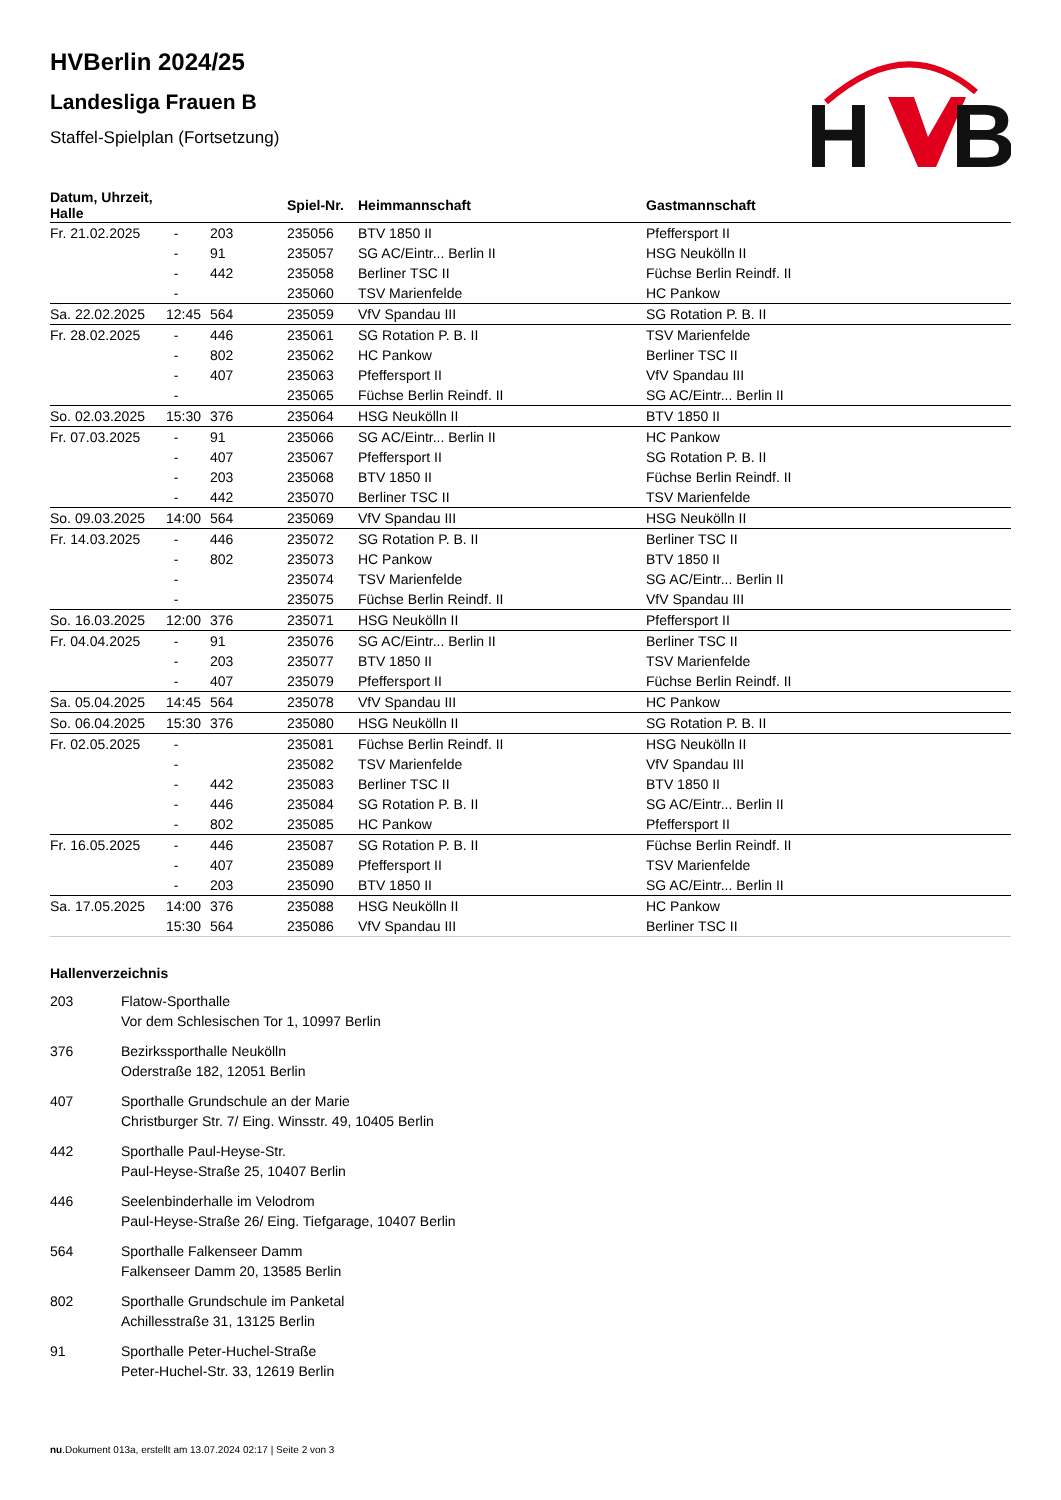HVBerlin 2024/25
Landesliga Frauen B
Staffel-Spielplan (Fortsetzung)
H
B
| Datum, Uhrzeit, Halle | | | Spiel-Nr. | Heimmannschaft | Gastmannschaft |
| --- | --- | --- | --- | --- | --- |
| Fr. 21.02.2025 | - | 203 | 235056 | BTV 1850 II | Pfeffersport II |
| | - | 91 | 235057 | SG AC/Eintr... Berlin II | HSG Neukölln II |
| | - | 442 | 235058 | Berliner TSC II | Füchse Berlin Reindf. II |
| | - | | 235060 | TSV Marienfelde | HC Pankow |
| Sa. 22.02.2025 | 12:45 | 564 | 235059 | VfV Spandau III | SG Rotation P. B. II |
| Fr. 28.02.2025 | - | 446 | 235061 | SG Rotation P. B. II | TSV Marienfelde |
| | - | 802 | 235062 | HC Pankow | Berliner TSC II |
| | - | 407 | 235063 | Pfeffersport II | VfV Spandau III |
| | - | | 235065 | Füchse Berlin Reindf. II | SG AC/Eintr... Berlin II |
| So. 02.03.2025 | 15:30 | 376 | 235064 | HSG Neukölln II | BTV 1850 II |
| Fr. 07.03.2025 | - | 91 | 235066 | SG AC/Eintr... Berlin II | HC Pankow |
| | - | 407 | 235067 | Pfeffersport II | SG Rotation P. B. II |
| | - | 203 | 235068 | BTV 1850 II | Füchse Berlin Reindf. II |
| | - | 442 | 235070 | Berliner TSC II | TSV Marienfelde |
| So. 09.03.2025 | 14:00 | 564 | 235069 | VfV Spandau III | HSG Neukölln II |
| Fr. 14.03.2025 | - | 446 | 235072 | SG Rotation P. B. II | Berliner TSC II |
| | - | 802 | 235073 | HC Pankow | BTV 1850 II |
| | - | | 235074 | TSV Marienfelde | SG AC/Eintr... Berlin II |
| | - | | 235075 | Füchse Berlin Reindf. II | VfV Spandau III |
| So. 16.03.2025 | 12:00 | 376 | 235071 | HSG Neukölln II | Pfeffersport II |
| Fr. 04.04.2025 | - | 91 | 235076 | SG AC/Eintr... Berlin II | Berliner TSC II |
| | - | 203 | 235077 | BTV 1850 II | TSV Marienfelde |
| | - | 407 | 235079 | Pfeffersport II | Füchse Berlin Reindf. II |
| Sa. 05.04.2025 | 14:45 | 564 | 235078 | VfV Spandau III | HC Pankow |
| So. 06.04.2025 | 15:30 | 376 | 235080 | HSG Neukölln II | SG Rotation P. B. II |
| Fr. 02.05.2025 | - | | 235081 | Füchse Berlin Reindf. II | HSG Neukölln II |
| | - | | 235082 | TSV Marienfelde | VfV Spandau III |
| | - | 442 | 235083 | Berliner TSC II | BTV 1850 II |
| | - | 446 | 235084 | SG Rotation P. B. II | SG AC/Eintr... Berlin II |
| | - | 802 | 235085 | HC Pankow | Pfeffersport II |
| Fr. 16.05.2025 | - | 446 | 235087 | SG Rotation P. B. II | Füchse Berlin Reindf. II |
| | - | 407 | 235089 | Pfeffersport II | TSV Marienfelde |
| | - | 203 | 235090 | BTV 1850 II | SG AC/Eintr... Berlin II |
| Sa. 17.05.2025 | 14:00 | 376 | 235088 | HSG Neukölln II | HC Pankow |
| | 15:30 | 564 | 235086 | VfV Spandau III | Berliner TSC II |
Hallenverzeichnis
203 Flatow-Sporthalle
Vor dem Schlesischen Tor 1, 10997 Berlin
376 Bezirkssporthalle Neukölln
Oderstraße 182, 12051 Berlin
407 Sporthalle Grundschule an der Marie
Christburger Str. 7/ Eing. Winsstr. 49, 10405 Berlin
442 Sporthalle Paul-Heyse-Str.
Paul-Heyse-Straße 25, 10407 Berlin
446 Seelenbinderhalle im Velodrom
Paul-Heyse-Straße 26/ Eing. Tiefgarage, 10407 Berlin
564 Sporthalle Falkenseer Damm
Falkenseer Damm 20, 13585 Berlin
802 Sporthalle Grundschule im Panketal
Achillesstraße 31, 13125 Berlin
91 Sporthalle Peter-Huchel-Straße
Peter-Huchel-Str. 33, 12619 Berlin
nu.Dokument 013a, erstellt am 13.07.2024 02:17 | Seite 2 von 3